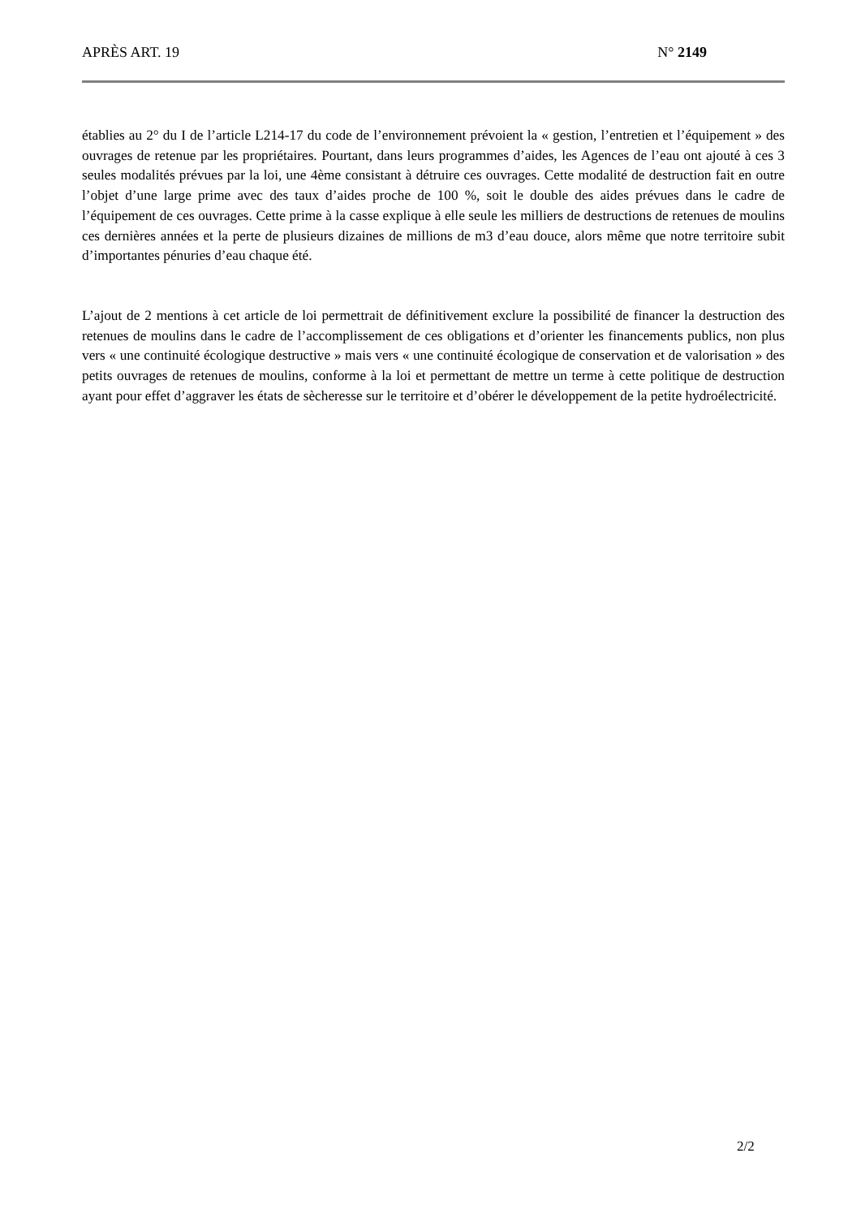APRÈS ART. 19 N° 2149
établies au 2° du I de l’article L214-17 du code de l’environnement prévoient la « gestion, l’entretien et l’équipement » des ouvrages de retenue par les propriétaires. Pourtant, dans leurs programmes d’aides, les Agences de l’eau ont ajouté à ces 3 seules modalités prévues par la loi, une 4ème consistant à détruire ces ouvrages. Cette modalité de destruction fait en outre l’objet d’une large prime avec des taux d’aides proche de 100 %, soit le double des aides prévues dans le cadre de l’équipement de ces ouvrages. Cette prime à la casse explique à elle seule les milliers de destructions de retenues de moulins ces dernières années et la perte de plusieurs dizaines de millions de m3 d’eau douce, alors même que notre territoire subit d’importantes pénuries d’eau chaque été.
L’ajout de 2 mentions à cet article de loi permettrait de définitivement exclure la possibilité de financer la destruction des retenues de moulins dans le cadre de l’accomplissement de ces obligations et d’orienter les financements publics, non plus vers « une continuité écologique destructive » mais vers « une continuité écologique de conservation et de valorisation » des petits ouvrages de retenues de moulins, conforme à la loi et permettant de mettre un terme à cette politique de destruction ayant pour effet d’aggraver les états de sècheresse sur le territoire et d’obérer le développement de la petite hydroélectricité.
2/2